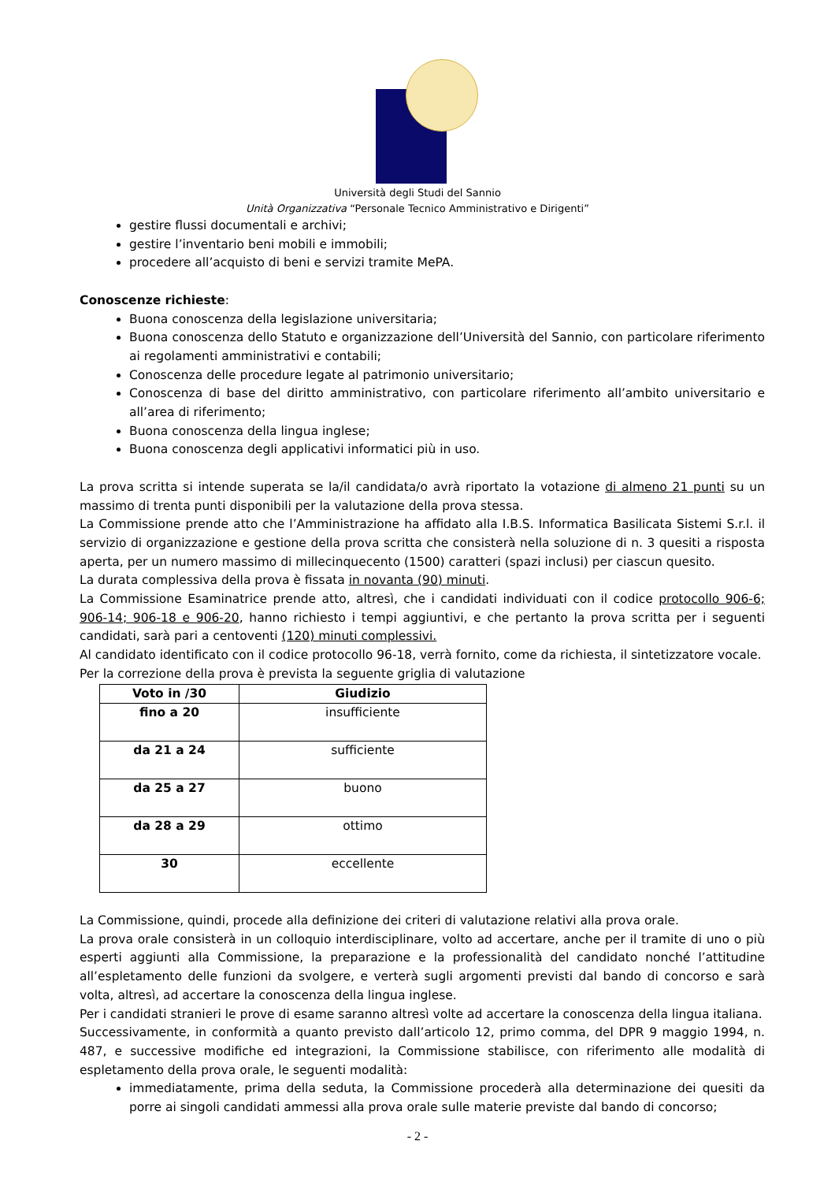Università degli Studi del Sannio
Unità Organizzativa “Personale Tecnico Amministrativo e Dirigenti”
gestire flussi documentali e archivi;
gestire l’inventario beni mobili e immobili;
procedere all’acquisto di beni e servizi tramite MePA.
Conoscenze richieste:
Buona conoscenza della legislazione universitaria;
Buona conoscenza dello Statuto e organizzazione dell’Università del Sannio, con particolare riferimento ai regolamenti amministrativi e contabili;
Conoscenza delle procedure legate al patrimonio universitario;
Conoscenza di base del diritto amministrativo, con particolare riferimento all’ambito universitario e all’area di riferimento;
Buona conoscenza della lingua inglese;
Buona conoscenza degli applicativi informatici più in uso.
La prova scritta si intende superata se la/il candidata/o avrà riportato la votazione di almeno 21 punti su un massimo di trenta punti disponibili per la valutazione della prova stessa.
La Commissione prende atto che l’Amministrazione ha affidato alla I.B.S. Informatica Basilicata Sistemi S.r.l. il servizio di organizzazione e gestione della prova scritta che consisterà nella soluzione di n. 3 quesiti a risposta aperta, per un numero massimo di millecinquecento (1500) caratteri (spazi inclusi) per ciascun quesito.
La durata complessiva della prova è fissata in novanta (90) minuti.
La Commissione Esaminatrice prende atto, altresì, che i candidati individuati con il codice protocollo 906-6; 906-14; 906-18 e 906-20, hanno richiesto i tempi aggiuntivi, e che pertanto la prova scritta per i seguenti candidati, sarà pari a centoventi (120) minuti complessivi.
Al candidato identificato con il codice protocollo 96-18, verrà fornito, come da richiesta, il sintetizzatore vocale.
Per la correzione della prova è prevista la seguente griglia di valutazione
| Voto in /30 | Giudizio |
| --- | --- |
| fino a 20 | insufficiente |
| da 21 a 24 | sufficiente |
| da 25 a 27 | buono |
| da 28 a 29 | ottimo |
| 30 | eccellente |
La Commissione, quindi, procede alla definizione dei criteri di valutazione relativi alla prova orale.
La prova orale consisterà in un colloquio interdisciplinare, volto ad accertare, anche per il tramite di uno o più esperti aggiunti alla Commissione, la preparazione e la professionalità del candidato nonché l’attitudine all’espletamento delle funzioni da svolgere, e verterà sugli argomenti previsti dal bando di concorso e sarà volta, altresì, ad accertare la conoscenza della lingua inglese.
Per i candidati stranieri le prove di esame saranno altresì volte ad accertare la conoscenza della lingua italiana.
Successivamente, in conformità a quanto previsto dall’articolo 12, primo comma, del DPR 9 maggio 1994, n. 487, e successive modifiche ed integrazioni, la Commissione stabilisce, con riferimento alle modalità di espletamento della prova orale, le seguenti modalità:
immediatamente, prima della seduta, la Commissione procederà alla determinazione dei quesiti da porre ai singoli candidati ammessi alla prova orale sulle materie previste dal bando di concorso;
- 2 -